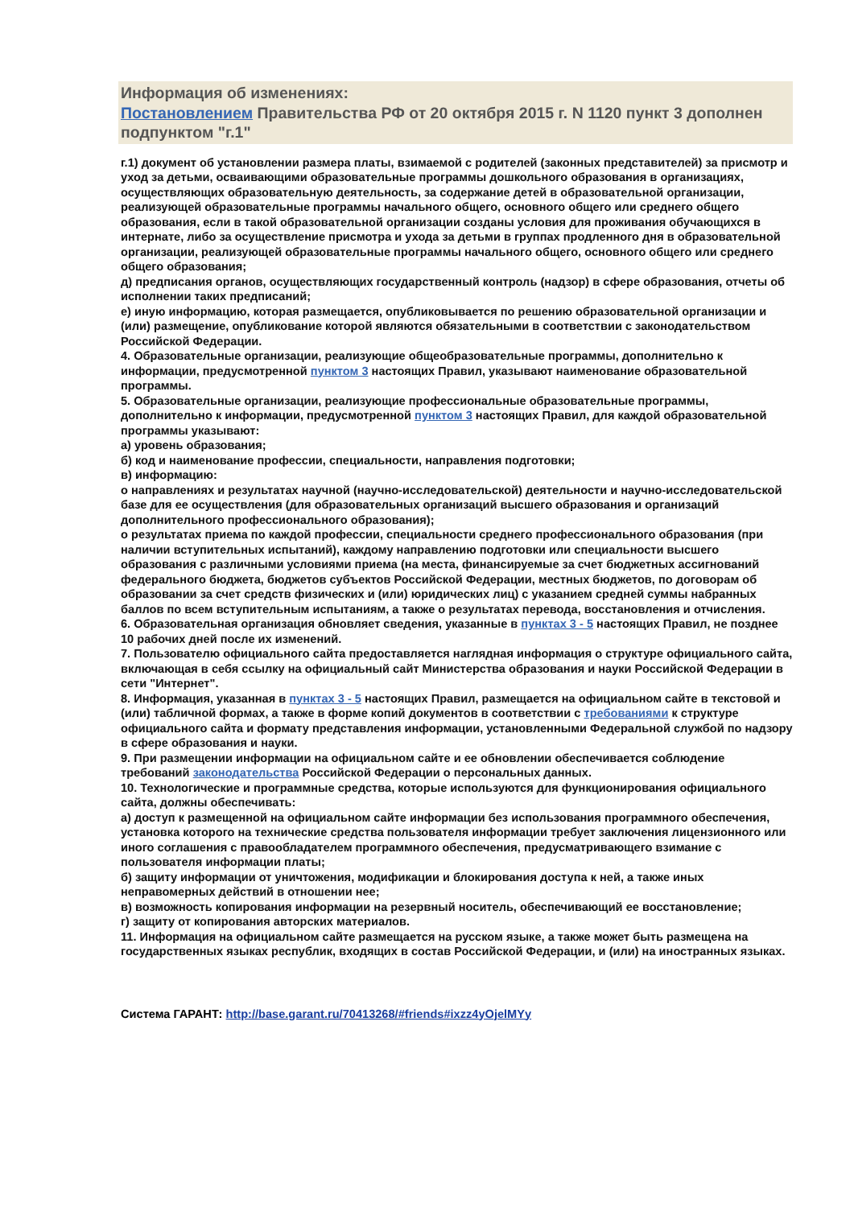Информация об изменениях:
Постановлением Правительства РФ от 20 октября 2015 г. N 1120 пункт 3 дополнен подпунктом "г.1"
г.1) документ об установлении размера платы, взимаемой с родителей (законных представителей) за присмотр и уход за детьми, осваивающими образовательные программы дошкольного образования в организациях, осуществляющих образовательную деятельность, за содержание детей в образовательной организации, реализующей образовательные программы начального общего, основного общего или среднего общего образования, если в такой образовательной организации созданы условия для проживания обучающихся в интернате, либо за осуществление присмотра и ухода за детьми в группах продленного дня в образовательной организации, реализующей образовательные программы начального общего, основного общего или среднего общего образования;
д) предписания органов, осуществляющих государственный контроль (надзор) в сфере образования, отчеты об исполнении таких предписаний;
е) иную информацию, которая размещается, опубликовывается по решению образовательной организации и (или) размещение, опубликование которой являются обязательными в соответствии с законодательством Российской Федерации.
4. Образовательные организации, реализующие общеобразовательные программы, дополнительно к информации, предусмотренной пунктом 3 настоящих Правил, указывают наименование образовательной программы.
5. Образовательные организации, реализующие профессиональные образовательные программы, дополнительно к информации, предусмотренной пунктом 3 настоящих Правил, для каждой образовательной программы указывают:
а) уровень образования;
б) код и наименование профессии, специальности, направления подготовки;
в) информацию:
о направлениях и результатах научной (научно-исследовательской) деятельности и научно-исследовательской базе для ее осуществления (для образовательных организаций высшего образования и организаций дополнительного профессионального образования);
о результатах приема по каждой профессии, специальности среднего профессионального образования (при наличии вступительных испытаний), каждому направлению подготовки или специальности высшего образования с различными условиями приема (на места, финансируемые за счет бюджетных ассигнований федерального бюджета, бюджетов субъектов Российской Федерации, местных бюджетов, по договорам об образовании за счет средств физических и (или) юридических лиц) с указанием средней суммы набранных баллов по всем вступительным испытаниям, а также о результатах перевода, восстановления и отчисления.
6. Образовательная организация обновляет сведения, указанные в пунктах 3 - 5 настоящих Правил, не позднее 10 рабочих дней после их изменений.
7. Пользователю официального сайта предоставляется наглядная информация о структуре официального сайта, включающая в себя ссылку на официальный сайт Министерства образования и науки Российской Федерации в сети "Интернет".
8. Информация, указанная в пунктах 3 - 5 настоящих Правил, размещается на официальном сайте в текстовой и (или) табличной формах, а также в форме копий документов в соответствии с требованиями к структуре официального сайта и формату представления информации, установленными Федеральной службой по надзору в сфере образования и науки.
9. При размещении информации на официальном сайте и ее обновлении обеспечивается соблюдение требований законодательства Российской Федерации о персональных данных.
10. Технологические и программные средства, которые используются для функционирования официального сайта, должны обеспечивать:
а) доступ к размещенной на официальном сайте информации без использования программного обеспечения, установка которого на технические средства пользователя информации требует заключения лицензионного или иного соглашения с правообладателем программного обеспечения, предусматривающего взимание с пользователя информации платы;
б) защиту информации от уничтожения, модификации и блокирования доступа к ней, а также иных неправомерных действий в отношении нее;
в) возможность копирования информации на резервный носитель, обеспечивающий ее восстановление;
г) защиту от копирования авторских материалов.
11. Информация на официальном сайте размещается на русском языке, а также может быть размещена на государственных языках республик, входящих в состав Российской Федерации, и (или) на иностранных языках.
Система ГАРАНТ: http://base.garant.ru/70413268/#friends#ixzz4yOjelMYy